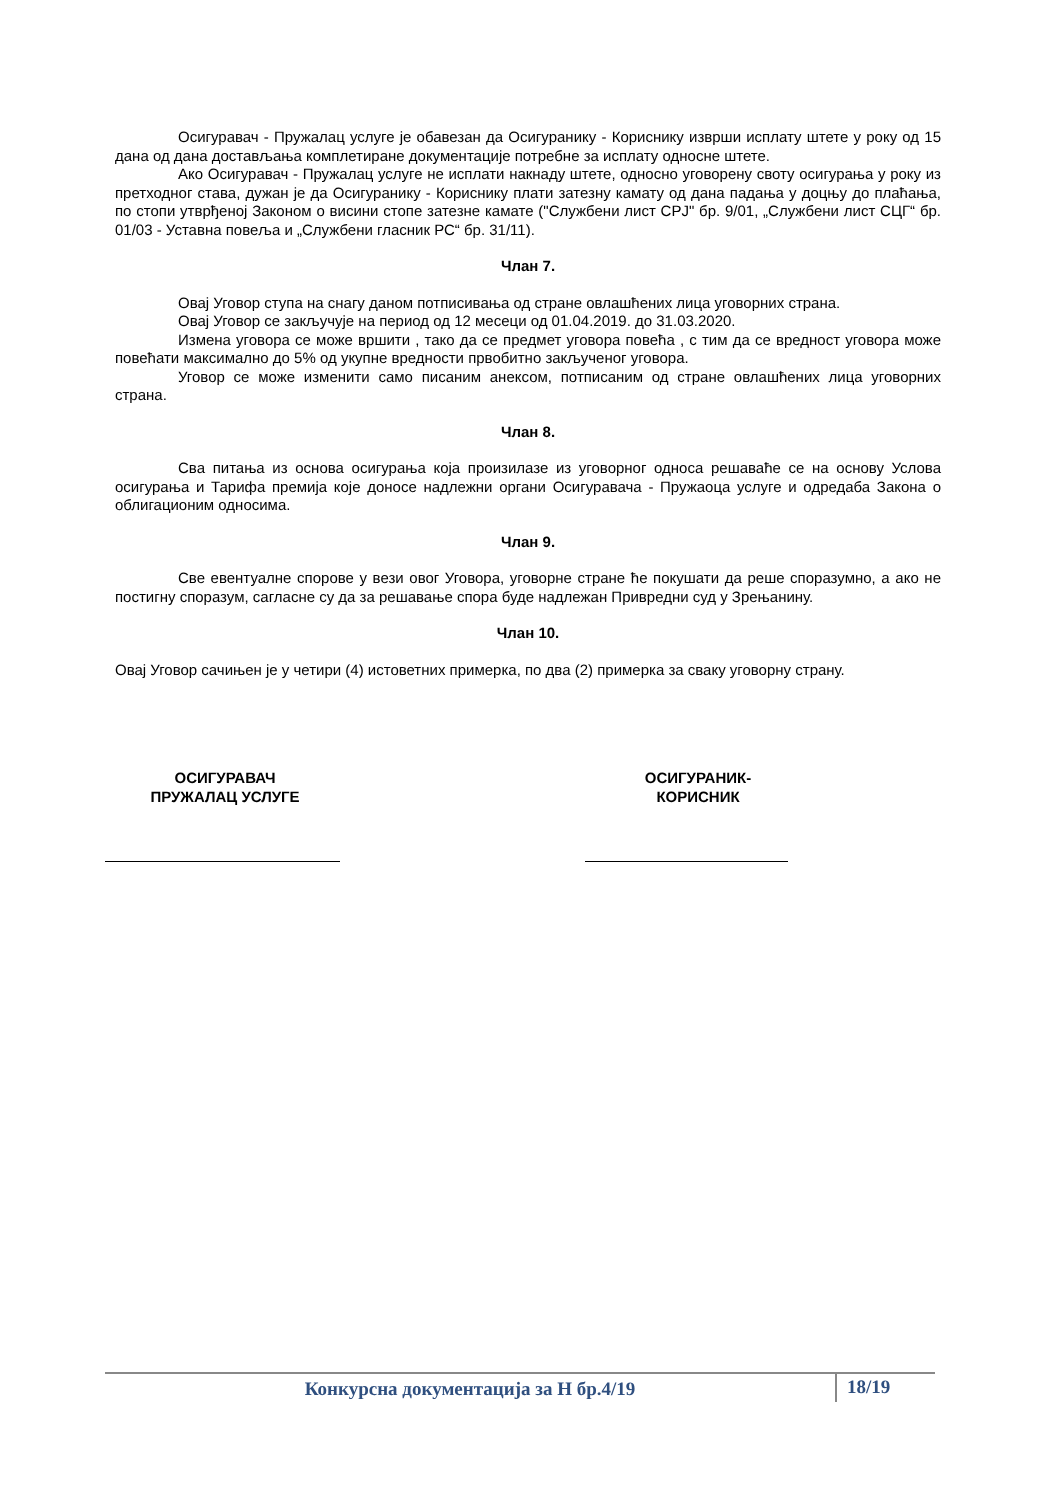Осигуравач - Пружалац услуге је обавезан да Осигуранику - Кориснику изврши исплату штете у року од 15 дана од дана достављања комплетиране документације потребне за исплату односне штете.
Ако Осигуравач - Пружалац услуге не исплати накнаду штете, односно уговорену своту осигурања у року из претходног става, дужан је да Осигуранику - Кориснику плати затезну камату од дана падања у доцњу до плаћања, по стопи утврђеној Законом о висини стопе затезне камате ("Службени лист СРЈ" бр. 9/01, „Службени лист СЦГ“ бр. 01/03 - Уставна повеља и „Службени гласник РС“ бр. 31/11).
Члан 7.
Овај Уговор ступа на снагу даном потписивања од стране овлашћених лица уговорних страна.
Овај Уговор се закључује на период од 12 месеци од 01.04.2019. до 31.03.2020.
Измена уговора се може вршити , тако да се предмет уговора повећа , с тим да се вредност уговора може повећати максимално до 5% од укупне вредности првобитно закљученог уговора.
Уговор се може изменити само писаним анексом, потписаним од стране овлашћених лица уговорних страна.
Члан 8.
Сва питања из основа осигурања која произилазе из уговорног односа решаваће се на основу Услова осигурања и Тарифа премија које доносе надлежни органи Осигуравача - Пружаоца услуге и одредаба Закона о облигационим односима.
Члан 9.
Све евентуалне спорове у вези овог Уговора, уговорне стране ће покушати да реше споразумно, а ако не постигну споразум, сагласне су да за решавање спора буде надлежан Привредни суд у Зрењанину.
Члан 10.
Овај Уговор сачињен је у четири (4) истоветних примерка, по два (2) примерка за сваку уговорну страну.
ОСИГУРАВАЧ
ПРУЖАЛАЦ УСЛУГЕ
ОСИГУРАНИК-
КОРИСНИК
Конкурсна документација за Н бр.4/19 18/19